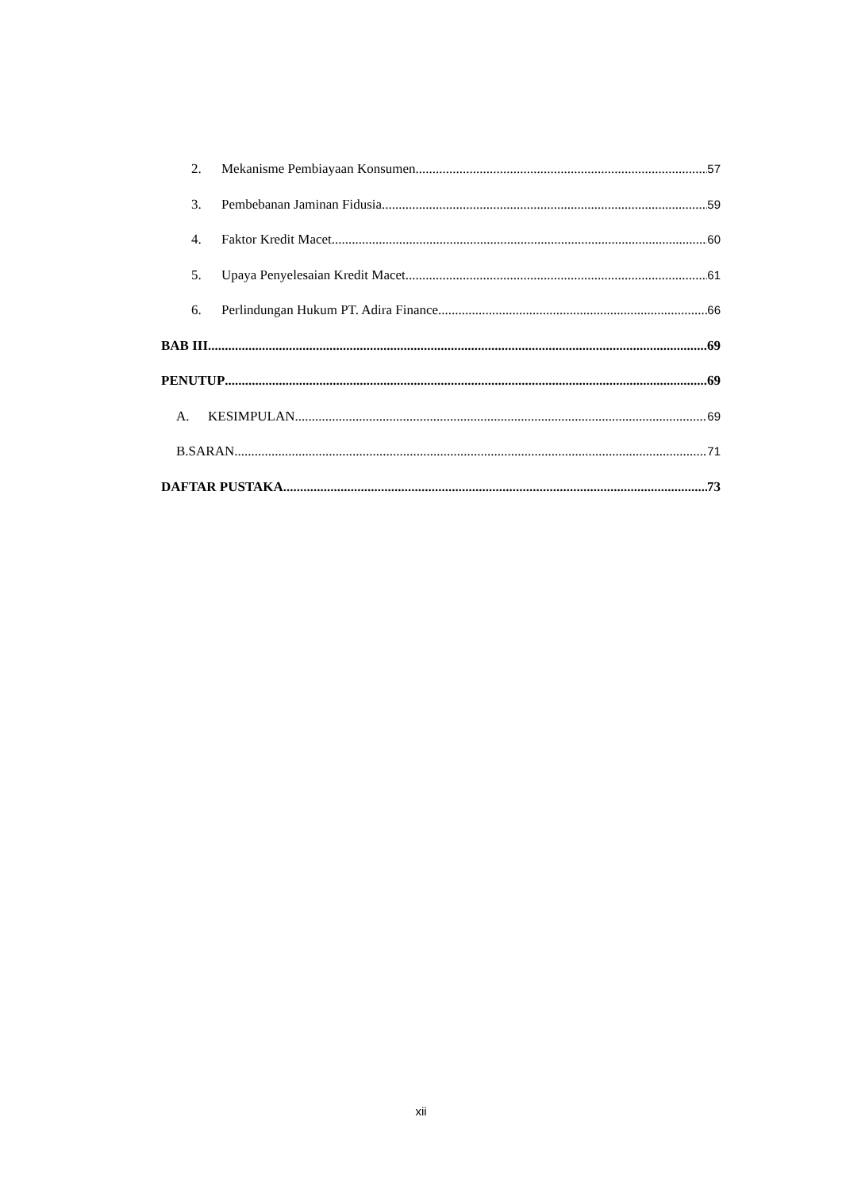2. Mekanisme Pembiayaan Konsumen 57
3. Pembebanan Jaminan Fidusia 59
4. Faktor Kredit Macet 60
5. Upaya Penyelesaian Kredit Macet 61
6. Perlindungan Hukum PT. Adira Finance 66
BAB III 69
PENUTUP 69
A. KESIMPULAN 69
B.SARAN 71
DAFTAR PUSTAKA 73
xii